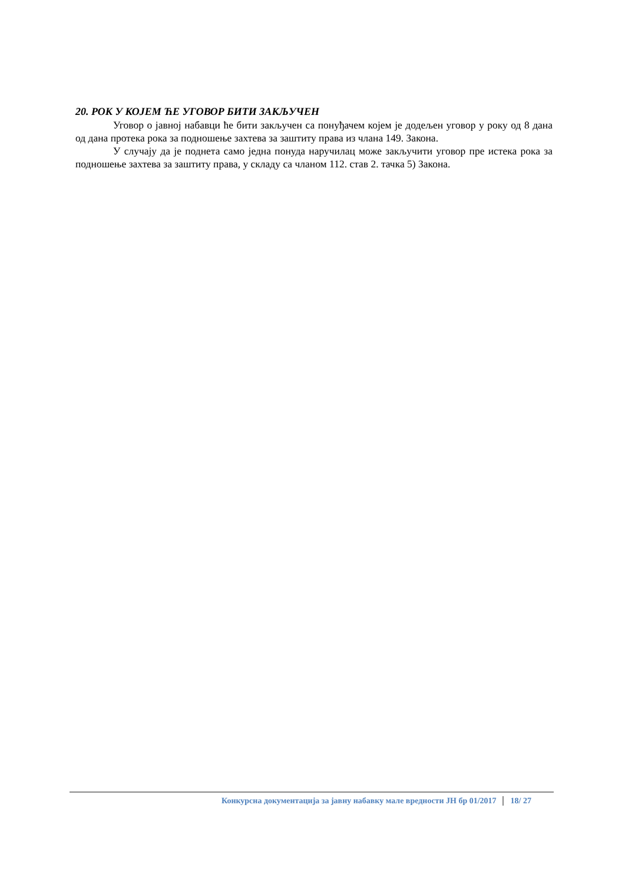20. РОК У КОЈЕМ ЋЕ УГОВОР БИТИ ЗАКЉУЧЕН
Уговор о јавној набавци ће бити закључен са понуђачем којем је додељен уговор у року од 8 дана од дана протека рока за подношење захтева за заштиту права из члана 149. Закона.
У случају да је поднета само једна понуда наручилац може закључити уговор пре истека рока за подношење захтева за заштиту права, у складу са чланом 112. став 2. тачка 5) Закона.
Конкурсна документација за јавну набавку мале вредности ЈН бр 01/2017 18/ 27